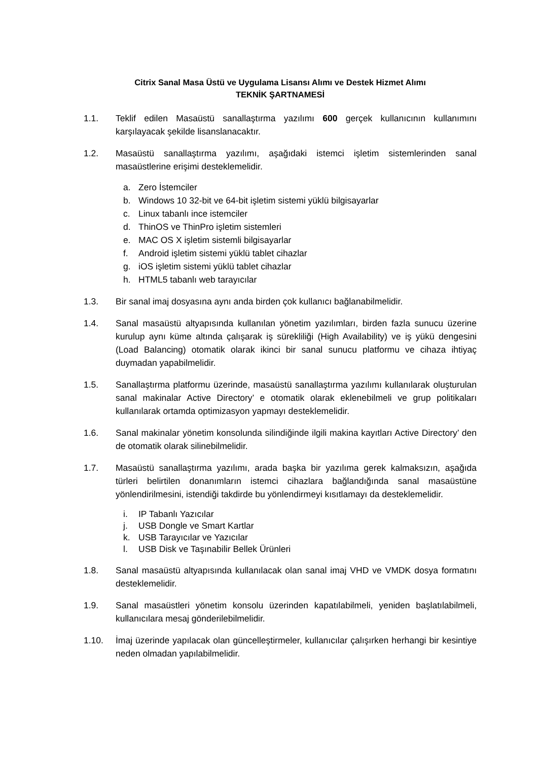Citrix Sanal Masa Üstü ve Uygulama Lisansı Alımı ve Destek Hizmet Alımı
TEKNİK ŞARTNAMESİ
1.1. Teklif edilen Masaüstü sanallaştırma yazılımı 600 gerçek kullanıcının kullanımını karşılayacak şekilde lisanslanacaktır.
1.2. Masaüstü sanallaştırma yazılımı, aşağıdaki istemci işletim sistemlerinden sanal masaüstlerine erişimi desteklemelidir.
a. Zero İstemciler
b. Windows 10 32-bit ve 64-bit işletim sistemi yüklü bilgisayarlar
c. Linux tabanlı ince istemciler
d. ThinOS ve ThinPro işletim sistemleri
e. MAC OS X işletim sistemli bilgisayarlar
f. Android işletim sistemi yüklü tablet cihazlar
g. iOS işletim sistemi yüklü tablet cihazlar
h. HTML5 tabanlı web tarayıcılar
1.3. Bir sanal imaj dosyasına aynı anda birden çok kullanıcı bağlanabilmelidir.
1.4. Sanal masaüstü altyapısında kullanılan yönetim yazılımları, birden fazla sunucu üzerine kurulup aynı küme altında çalışarak iş sürekliliği (High Availability) ve iş yükü dengesini (Load Balancing) otomatik olarak ikinci bir sanal sunucu platformu ve cihaza ihtiyaç duymadan yapabilmelidir.
1.5. Sanallaştırma platformu üzerinde, masaüstü sanallaştırma yazılımı kullanılarak oluşturulan sanal makinalar Active Directory’ e otomatik olarak eklenebilmeli ve grup politikaları kullanılarak ortamda optimizasyon yapmayı desteklemelidir.
1.6. Sanal makinalar yönetim konsolunda silindiğinde ilgili makina kayıtları Active Directory’ den de otomatik olarak silinebilmelidir.
1.7. Masaüstü sanallaştırma yazılımı, arada başka bir yazılıma gerek kalmaksızın, aşağıda türleri belirtilen donanımların istemci cihazlara bağlandığında sanal masaüstüne yönlendirilmesini, istendiği takdirde bu yönlendirmeyi kısıtlamayı da desteklemelidir.
i. IP Tabanlı Yazıcılar
j. USB Dongle ve Smart Kartlar
k. USB Tarayıcılar ve Yazıcılar
l. USB Disk ve Taşınabilir Bellek Ürünleri
1.8. Sanal masaüstü altyapısında kullanılacak olan sanal imaj VHD ve VMDK dosya formatını desteklemelidir.
1.9. Sanal masaüstleri yönetim konsolu üzerinden kapatılabilmeli, yeniden başlatılabilmeli, kullanıcılara mesaj gönderilebilmelidir.
1.10. İmaj üzerinde yapılacak olan güncelleştirmeler, kullanıcılar çalışırken herhangi bir kesintiye neden olmadan yapılabilmelidir.